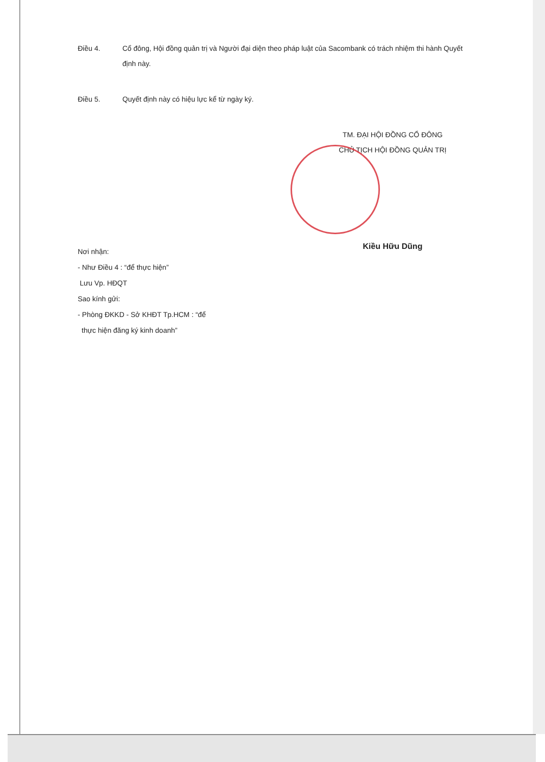Điều 4. Cổ đông, Hội đồng quản trị và Người đại diện theo pháp luật của Sacombank có trách nhiệm thi hành Quyết định này.
Điều 5. Quyết định này có hiệu lực kể từ ngày ký.
TM. ĐẠI HỘI ĐỒNG CỔ ĐÔNG
CHỦ TỊCH HỘI ĐỒNG QUẢN TRỊ
Kiều Hữu Dũng
Nơi nhận:
- Như Điều 4 : “để thực hiện”
Lưu Vp. HĐQT
Sao kính gửi:
- Phòng ĐKKD - Sở KHĐT Tp.HCM : “để
thực hiện đăng ký kinh doanh”